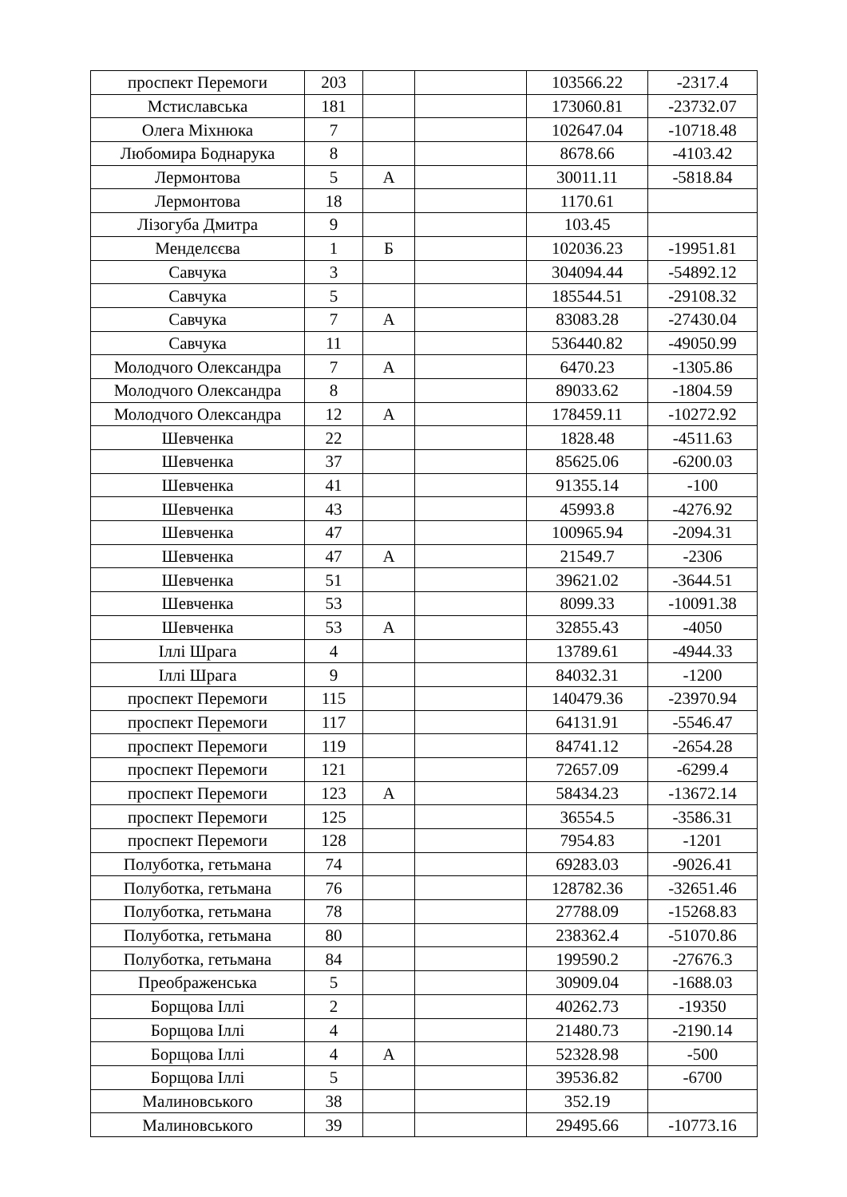| проспект Перемоги | 203 | | | 103566.22 | -2317.4 |
| Мстиславська | 181 | | | 173060.81 | -23732.07 |
| Олега Міхнюка | 7 | | | 102647.04 | -10718.48 |
| Любомира Боднарука | 8 | | | 8678.66 | -4103.42 |
| Лермонтова | 5 | А | | 30011.11 | -5818.84 |
| Лермонтова | 18 | | | 1170.61 | |
| Лізогуба Дмитра | 9 | | | 103.45 | |
| Менделєєва | 1 | Б | | 102036.23 | -19951.81 |
| Савчука | 3 | | | 304094.44 | -54892.12 |
| Савчука | 5 | | | 185544.51 | -29108.32 |
| Савчука | 7 | А | | 83083.28 | -27430.04 |
| Савчука | 11 | | | 536440.82 | -49050.99 |
| Молодчого Олександра | 7 | А | | 6470.23 | -1305.86 |
| Молодчого Олександра | 8 | | | 89033.62 | -1804.59 |
| Молодчого Олександра | 12 | А | | 178459.11 | -10272.92 |
| Шевченка | 22 | | | 1828.48 | -4511.63 |
| Шевченка | 37 | | | 85625.06 | -6200.03 |
| Шевченка | 41 | | | 91355.14 | -100 |
| Шевченка | 43 | | | 45993.8 | -4276.92 |
| Шевченка | 47 | | | 100965.94 | -2094.31 |
| Шевченка | 47 | А | | 21549.7 | -2306 |
| Шевченка | 51 | | | 39621.02 | -3644.51 |
| Шевченка | 53 | | | 8099.33 | -10091.38 |
| Шевченка | 53 | А | | 32855.43 | -4050 |
| Іллі Шрага | 4 | | | 13789.61 | -4944.33 |
| Іллі Шрага | 9 | | | 84032.31 | -1200 |
| проспект Перемоги | 115 | | | 140479.36 | -23970.94 |
| проспект Перемоги | 117 | | | 64131.91 | -5546.47 |
| проспект Перемоги | 119 | | | 84741.12 | -2654.28 |
| проспект Перемоги | 121 | | | 72657.09 | -6299.4 |
| проспект Перемоги | 123 | А | | 58434.23 | -13672.14 |
| проспект Перемоги | 125 | | | 36554.5 | -3586.31 |
| проспект Перемоги | 128 | | | 7954.83 | -1201 |
| Полуботка, гетьмана | 74 | | | 69283.03 | -9026.41 |
| Полуботка, гетьмана | 76 | | | 128782.36 | -32651.46 |
| Полуботка, гетьмана | 78 | | | 27788.09 | -15268.83 |
| Полуботка, гетьмана | 80 | | | 238362.4 | -51070.86 |
| Полуботка, гетьмана | 84 | | | 199590.2 | -27676.3 |
| Преображенська | 5 | | | 30909.04 | -1688.03 |
| Борщова Іллі | 2 | | | 40262.73 | -19350 |
| Борщова Іллі | 4 | | | 21480.73 | -2190.14 |
| Борщова Іллі | 4 | А | | 52328.98 | -500 |
| Борщова Іллі | 5 | | | 39536.82 | -6700 |
| Малиновського | 38 | | | 352.19 | |
| Малиновського | 39 | | | 29495.66 | -10773.16 |